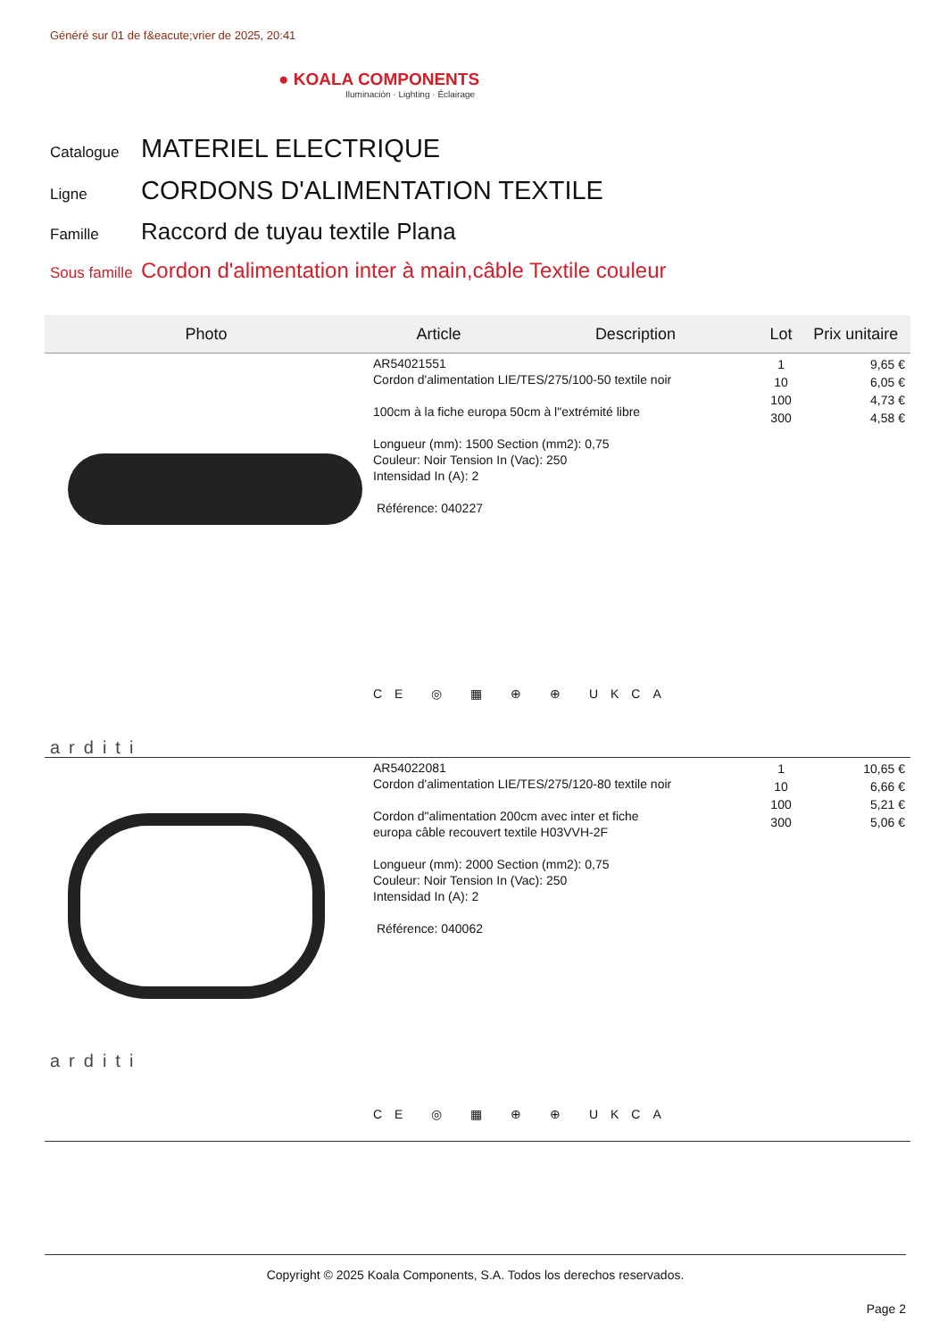Généré sur 01 de f&eacute;vrier de 2025, 20:41
● KOALA COMPONENTS
Iluminación · Lighting · Éclairage
Catalogue MATERIEL ELECTRIQUE
Ligne CORDONS D'ALIMENTATION TEXTILE
Famille Raccord de tuyau textile Plana
Sous famille Cordon d'alimentation inter à main,câble Textile couleur
| Photo | Article | Description | Lot | Prix unitaire |
| --- | --- | --- | --- | --- |
| arditi | AR54021551 Cordon d'alimentation LIE/TES/275/100-50 textile noir 100cm à la fiche europa 50cm à l"extrémité libre Longueur (mm): 1500 Section (mm2): 0,75 Couleur: Noir Tension In (Vac): 250 Intensidad In (A): 2 Référence: 040227 CE ◎ ▦ ⊕ ⊕ UKCA | | 1 10 100 300 | 9,65 € 6,05 € 4,73 € 4,58 € |
| arditi | AR54022081 Cordon d'alimentation LIE/TES/275/120-80 textile noir Cordon d"alimentation 200cm avec inter et fiche europa câble recouvert textile H03VVH-2F Longueur (mm): 2000 Section (mm2): 0,75 Couleur: Noir Tension In (Vac): 250 Intensidad In (A): 2 Référence: 040062 CE ◎ ▦ ⊕ ⊕ UKCA | | 1 10 100 300 | 10,65 € 6,66 € 5,21 € 5,06 € |
Copyright © 2025 Koala Components, S.A. Todos los derechos reservados.
Page 2